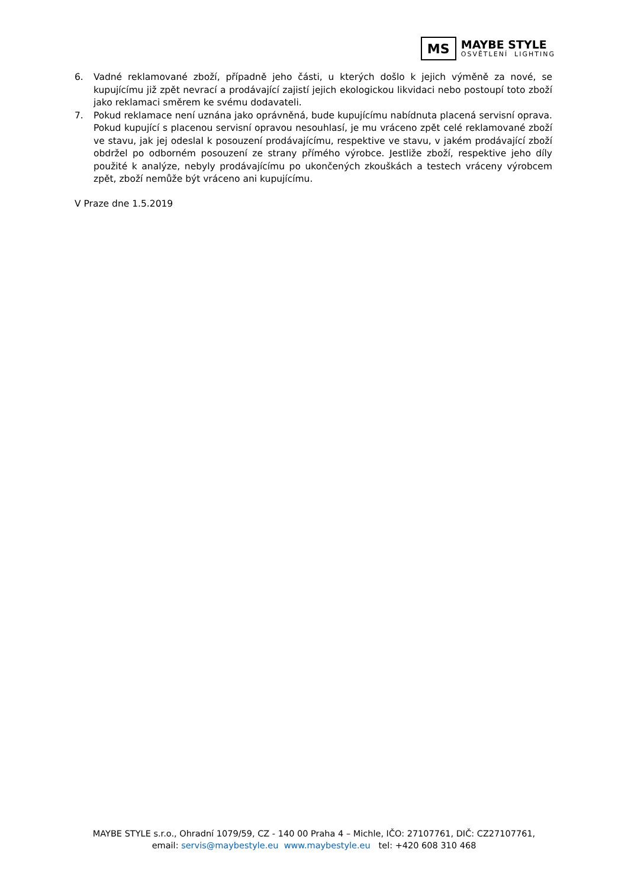MS
MAYBE STYLE
OSVĚTLENÍ LIGHTING
6. Vadné reklamované zboží, případně jeho části, u kterých došlo k jejich výměně za nové, se kupujícímu již zpět nevrací a prodávající zajistí jejich ekologickou likvidaci nebo postoupí toto zboží jako reklamaci směrem ke svému dodavateli.
7. Pokud reklamace není uznána jako oprávněná, bude kupujícímu nabídnuta placená servisní oprava. Pokud kupující s placenou servisní opravou nesouhlasí, je mu vráceno zpět celé reklamované zboží ve stavu, jak jej odeslal k posouzení prodávajícímu, respektive ve stavu, v jakém prodávající zboží obdržel po odborném posouzení ze strany přímého výrobce. Jestliže zboží, respektive jeho díly použité k analýze, nebyly prodávajícímu po ukončených zkouškách a testech vráceny výrobcem zpět, zboží nemůže být vráceno ani kupujícímu.
V Praze dne 1.5.2019
MAYBE STYLE s.r.o., Ohradní 1079/59, CZ - 140 00 Praha 4 – Michle, IČO: 27107761, DIČ: CZ27107761,
email: servis@maybestyle.eu www.maybestyle.eu tel: +420 608 310 468